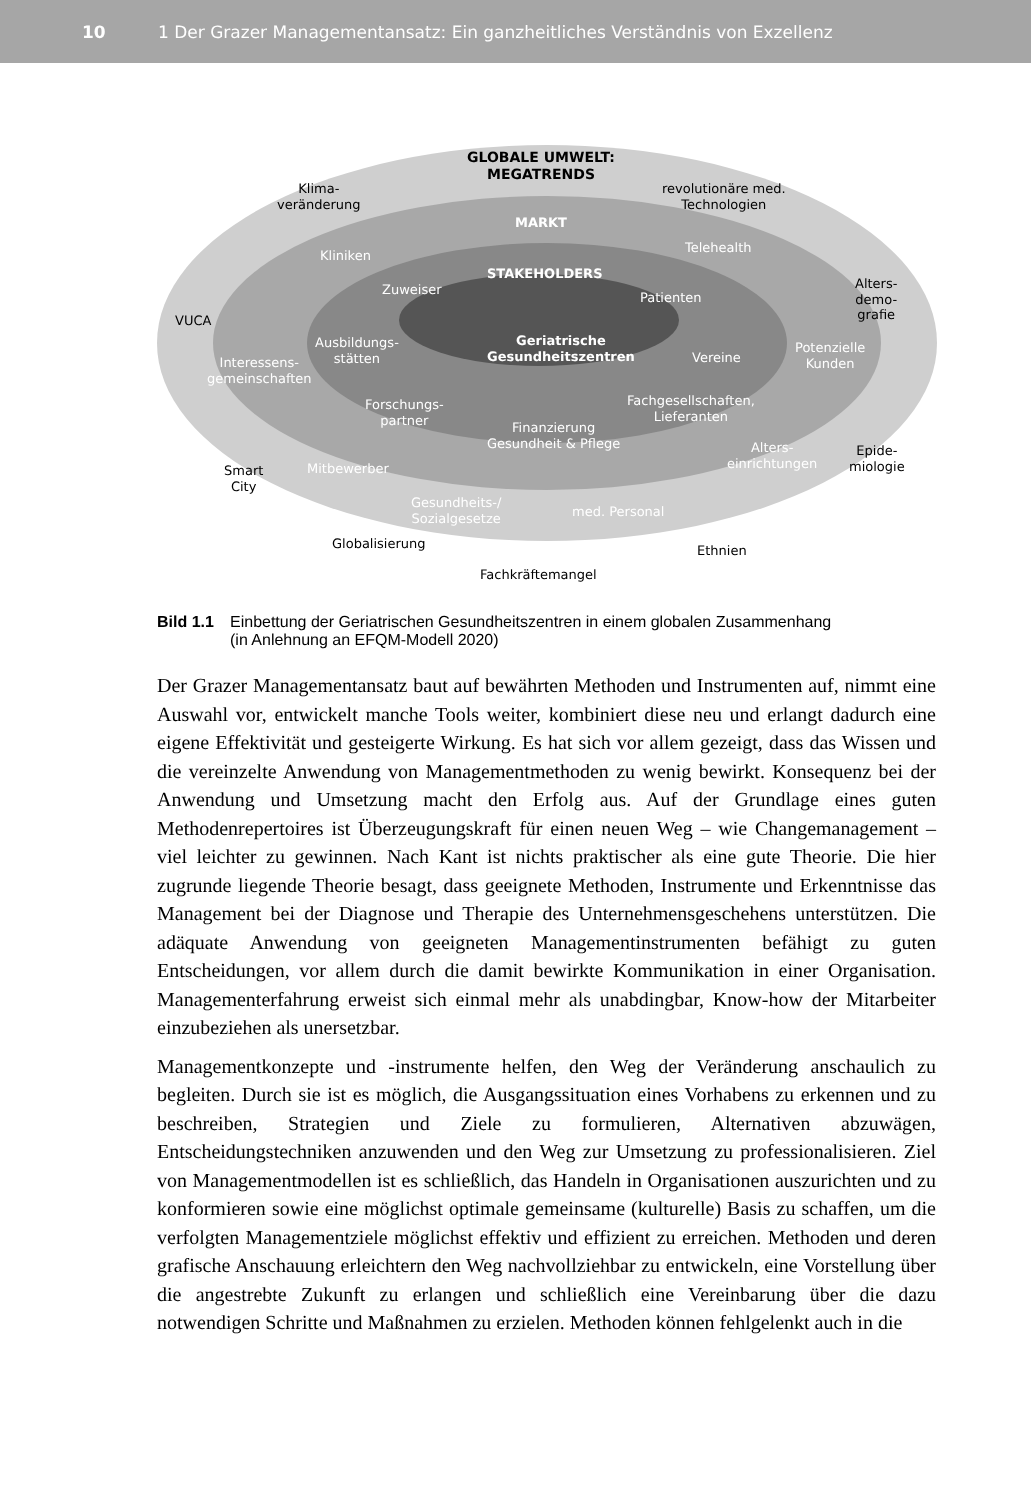10 1 Der Grazer Managementansatz: Ein ganzheitliches Verständnis von Exzellenz
GLOBALE UMWELT:
MEGATRENDS
Klima-
veränderung
revolutionäre med.
Technologien
MARKT
Kliniken
Telehealth
STAKEHOLDERS
Zuweiser
Patienten
Alters-
demo-
grafie
VUCA
Geriatrische
Gesundheitszentren
Ausbildungs-
stätten
Interessens-
gemeinschaften
Vereine
Potenzielle
Kunden
Forschungs-
partner
Finanzierung
Gesundheit & Pflege
Fachgesellschaften,
Lieferanten
Alters-
einrichtungen
Epide-
miologie
Smart
City
Mitbewerber
Gesundheits-/
Sozialgesetze
med. Personal
Globalisierung Ethnien
Fachkräftemangel
Bild 1.1 Einbettung der Geriatrischen Gesundheitszentren in einem globalen Zusammenhang
(in Anlehnung an EFQM-Modell 2020)
Der Grazer Managementansatz baut auf bewährten Methoden und Instrumenten auf, nimmt eine Auswahl vor, entwickelt manche Tools weiter, kombiniert diese neu und erlangt dadurch eine eigene Effektivität und gesteigerte Wirkung. Es hat sich vor allem gezeigt, dass das Wissen und die vereinzelte Anwendung von Managementmethoden zu wenig bewirkt. Konsequenz bei der Anwendung und Umsetzung macht den Erfolg aus. Auf der Grundlage eines guten Methodenrepertoires ist Überzeugungskraft für einen neuen Weg – wie Changemanagement – viel leichter zu gewinnen. Nach Kant ist nichts praktischer als eine gute Theorie. Die hier zugrunde liegende Theorie besagt, dass geeignete Methoden, Instrumente und Erkenntnisse das Management bei der Diagnose und Therapie des Unternehmensgeschehens unterstützen. Die adäquate Anwendung von geeigneten Managementinstrumenten befähigt zu guten Entscheidungen, vor allem durch die damit bewirkte Kommunikation in einer Organisation. Managementerfahrung erweist sich einmal mehr als unabdingbar, Know-how der Mitarbeiter einzubeziehen als unersetzbar.
Managementkonzepte und -instrumente helfen, den Weg der Veränderung anschaulich zu begleiten. Durch sie ist es möglich, die Ausgangssituation eines Vorhabens zu erkennen und zu beschreiben, Strategien und Ziele zu formulieren, Alternativen abzuwägen, Entscheidungstechniken anzuwenden und den Weg zur Umsetzung zu professionalisieren. Ziel von Managementmodellen ist es schließlich, das Handeln in Organisationen auszurichten und zu konformieren sowie eine möglichst optimale gemeinsame (kulturelle) Basis zu schaffen, um die verfolgten Managementziele möglichst effektiv und effizient zu erreichen. Methoden und deren grafische Anschauung erleichtern den Weg nachvollziehbar zu entwickeln, eine Vorstellung über die angestrebte Zukunft zu erlangen und schließlich eine Vereinbarung über die dazu notwendigen Schritte und Maßnahmen zu erzielen. Methoden können fehlgelenkt auch in die